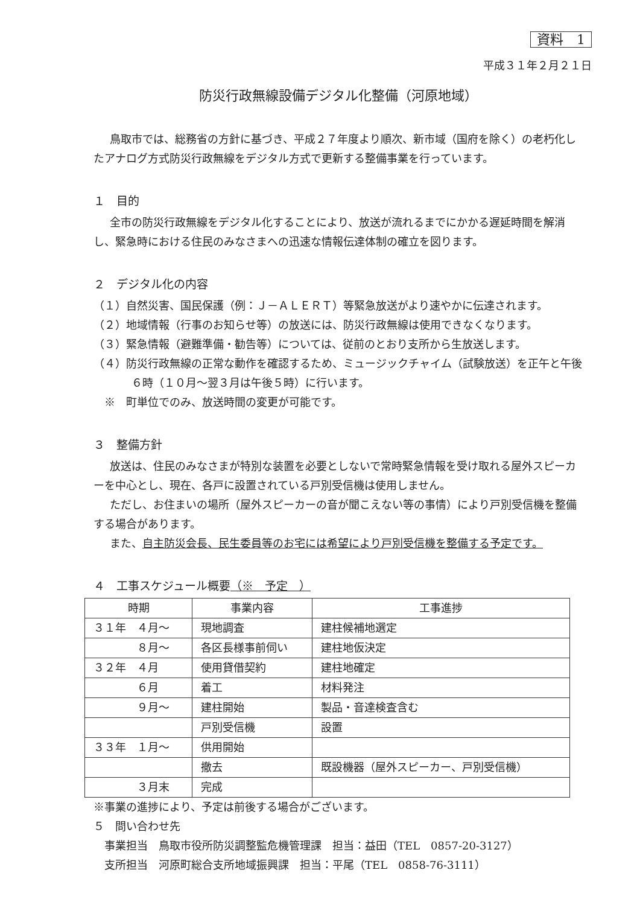資料　1
平成３１年２月２１日
防災行政無線設備デジタル化整備（河原地域）
鳥取市では、総務省の方針に基づき、平成２７年度より順次、新市域（国府を除く）の老朽化したアナログ方式防災行政無線をデジタル方式で更新する整備事業を行っています。
１　目的
全市の防災行政無線をデジタル化することにより、放送が流れるまでにかかる遅延時間を解消し、緊急時における住民のみなさまへの迅速な情報伝達体制の確立を図ります。
２　デジタル化の内容
（１）自然災害、国民保護（例：Ｊ－ＡＬＥＲＴ）等緊急放送がより速やかに伝達されます。
（２）地域情報（行事のお知らせ等）の放送には、防災行政無線は使用できなくなります。
（３）緊急情報（避難準備・勧告等）については、従前のとおり支所から生放送します。
（４）防災行政無線の正常な動作を確認するため、ミュージックチャイム（試験放送）を正午と午後６時（１０月～翌３月は午後５時）に行います。
　※　町単位でのみ、放送時間の変更が可能です。
３　整備方針
放送は、住民のみなさまが特別な装置を必要としないで常時緊急情報を受け取れる屋外スピーカーを中心とし、現在、各戸に設置されている戸別受信機は使用しません。
ただし、お住まいの場所（屋外スピーカーの音が聞こえない等の事情）により戸別受信機を整備する場合があります。
また、自主防災会長、民生委員等のお宅には希望により戸別受信機を整備する予定です。
４　工事スケジュール概要（※　予定　）
| 時期 | 事業内容 | 工事進捗 |
| ３１年 ４月～ | 現地調査 | 建柱候補地選定 |
| ８月～ | 各区長様事前伺い | 建柱地仮決定 |
| ３２年 ４月 | 使用貸借契約 | 建柱地確定 |
| ６月 | 着工 | 材料発注 |
| ９月～ | 建柱開始 | 製品・音達検査含む |
| | 戸別受信機 | 設置 |
| ３３年 １月～ | 供用開始 | |
| | 撤去 | 既設機器（屋外スピーカー、戸別受信機） |
| ３月末 | 完成 | |
※事業の進捗により、予定は前後する場合がございます。
５　問い合わせ先
　事業担当　鳥取市役所防災調整監危機管理課　担当：益田（TEL　0857-20-3127）
　支所担当　河原町総合支所地域振興課　担当：平尾（TEL　0858-76-3111）